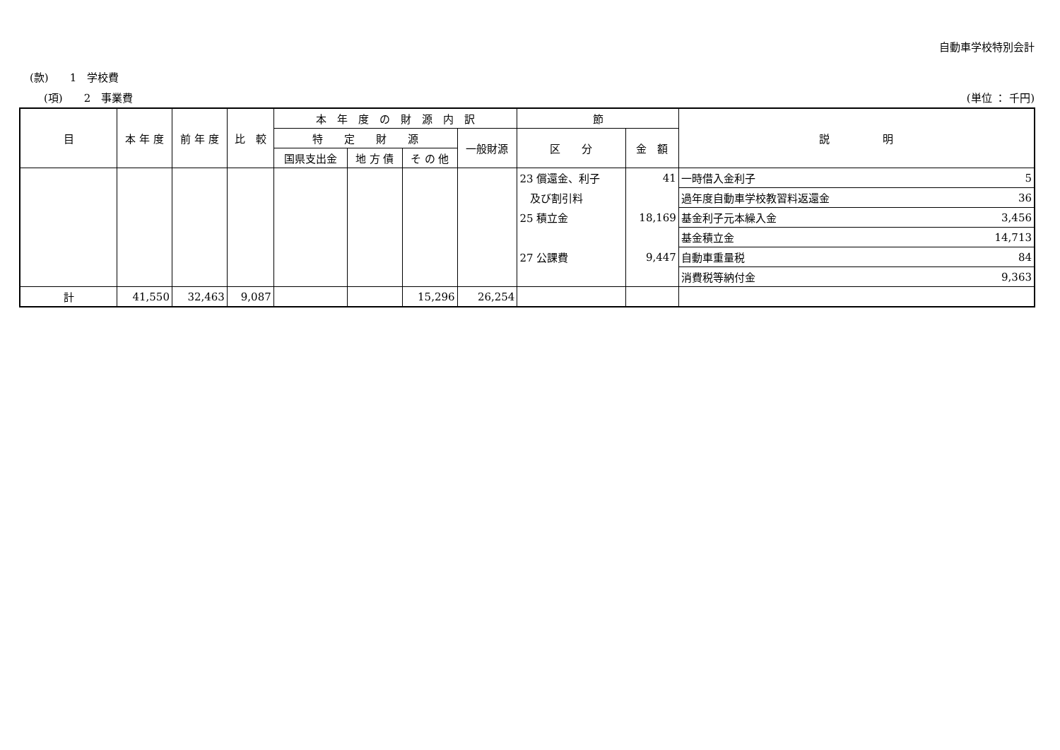自動車学校特別会計
(款)　　1　学校費
(項)　　2　事業費 (単位 ： 千円)
| 目 | 本 年 度 | 前 年 度 | 比 較 | 本 年 度 の 財 源 内 訳 | | | | 節 | | 説 明 | |
| --- | --- | --- | --- | --- | --- | --- | --- | --- | --- | --- | --- |
| | | | | 特 定 財 源 | | | 一般財源 | 区 分 | 金 額 | | |
| | | | | 国県支出金 | 地 方 債 | そ の 他 | | | | | |
| | | | | | | | | 23 償還金、利子 | 41 | 一時借入金利子 | 5 |
| | | | | | | | | 及び割引料 | | 過年度自動車学校教習料返還金 | 36 |
| | | | | | | | | 25 積立金 | 18,169 | 基金利子元本繰入金 | 3,456 |
| | | | | | | | | | | 基金積立金 | 14,713 |
| | | | | | | | | 27 公課費 | 9,447 | 自動車重量税 | 84 |
| | | | | | | | | | | 消費税等納付金 | 9,363 |
| 計 | 41,550 | 32,463 | 9,087 | | | 15,296 | 26,254 | | | | |